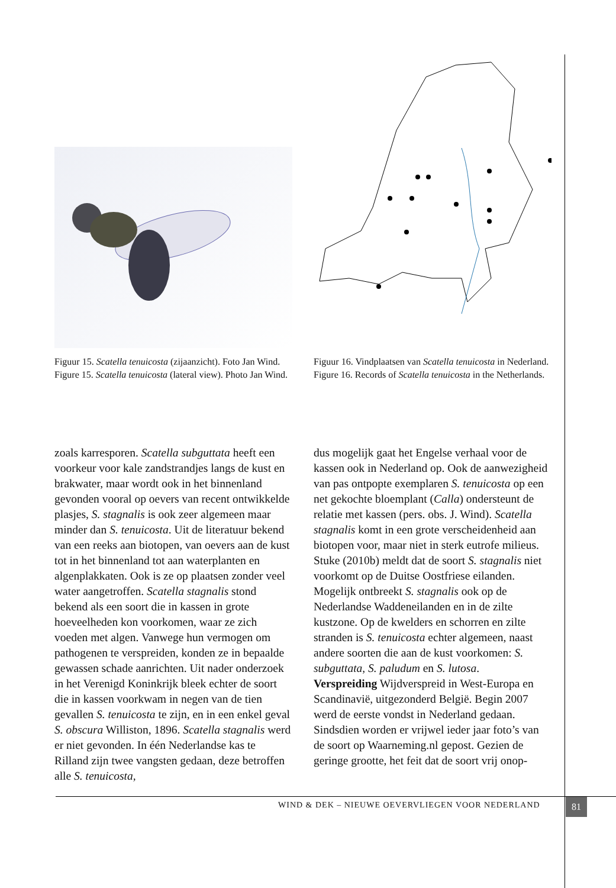Figuur 15. Scatella tenuicosta (zijaanzicht). Foto Jan Wind.
Figure 15. Scatella tenuicosta (lateral view). Photo Jan Wind.
Figuur 16. Vindplaatsen van Scatella tenuicosta in Nederland.
Figure 16. Records of Scatella tenuicosta in the Netherlands.
zoals karresporen. Scatella subguttata heeft een voorkeur voor kale zandstrandjes langs de kust en brakwater, maar wordt ook in het binnenland gevonden vooral op oevers van recent ontwikkelde plasjes, S. stagnalis is ook zeer algemeen maar minder dan S. tenuicosta. Uit de literatuur bekend van een reeks aan biotopen, van oevers aan de kust tot in het binnenland tot aan waterplanten en algenplakkaten. Ook is ze op plaatsen zonder veel water aangetroffen. Scatella stagnalis stond bekend als een soort die in kassen in grote hoeveelheden kon voorkomen, waar ze zich voeden met algen. Vanwege hun vermogen om pathogenen te verspreiden, konden ze in bepaalde gewassen schade aanrichten. Uit nader onderzoek in het Verenigd Koninkrijk bleek echter de soort die in kassen voorkwam in negen van de tien gevallen S. tenuicosta te zijn, en in een enkel geval S. obscura Williston, 1896. Scatella stagnalis werd er niet gevonden. In één Nederlandse kas te Rilland zijn twee vangsten gedaan, deze betroffen alle S. tenuicosta,
dus mogelijk gaat het Engelse verhaal voor de kassen ook in Nederland op. Ook de aanwezigheid van pas ontpopte exemplaren S. tenuicosta op een net gekochte bloemplant (Calla) ondersteunt de relatie met kassen (pers. obs. J. Wind). Scatella stagnalis komt in een grote verscheidenheid aan biotopen voor, maar niet in sterk eutrofe milieus. Stuke (2010b) meldt dat de soort S. stagnalis niet voorkomt op de Duitse Oostfriese eilanden. Mogelijk ontbreekt S. stagnalis ook op de Nederlandse Waddeneilanden en in de zilte kustzone. Op de kwelders en schorren en zilte stranden is S. tenuicosta echter algemeen, naast andere soorten die aan de kust voorkomen: S. subguttata, S. paludum en S. lutosa.
Verspreiding Wijdverspreid in West-Europa en Scandinavië, uitgezonderd België. Begin 2007 werd de eerste vondst in Nederland gedaan. Sindsdien worden er vrijwel ieder jaar foto’s van de soort op Waarneming.nl gepost. Gezien de geringe grootte, het feit dat de soort vrij onop-
WIND & DEK – NIEUWE OEVERVLIEGEN VOOR NEDERLAND
81